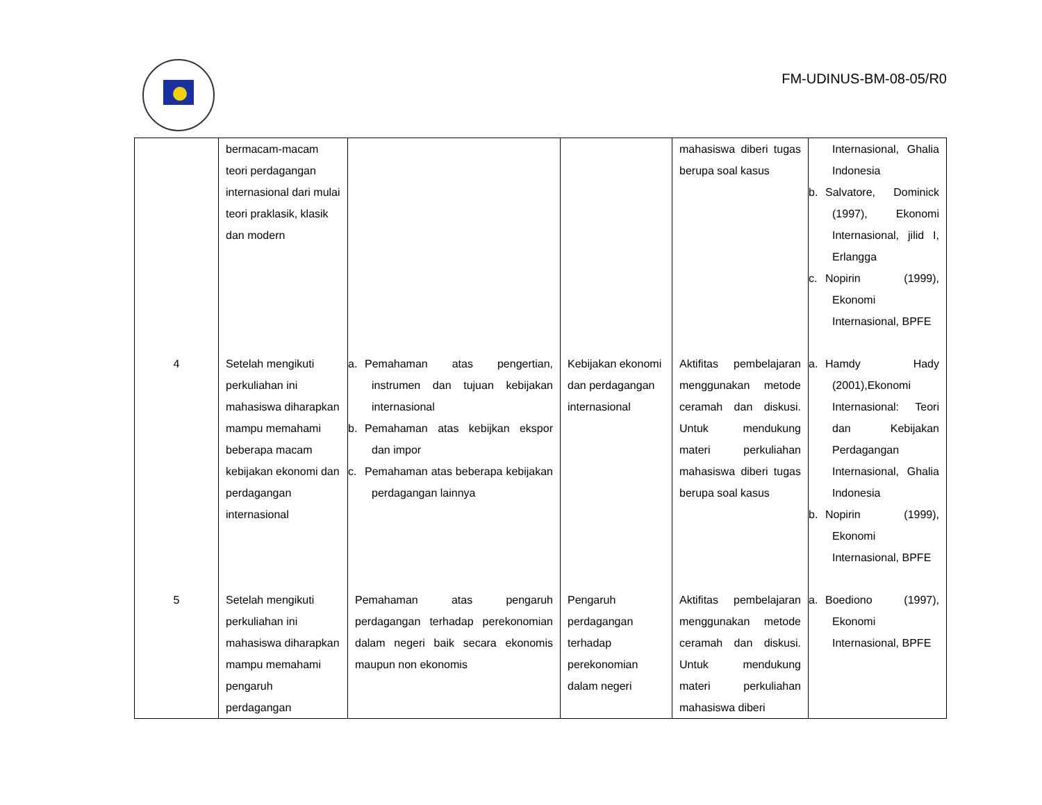FM-UDINUS-BM-08-05/R0
| | bermacam-macam teori perdagangan internasional dari mulai teori praklasik, klasik dan modern | | | mahasiswa diberi tugas berupa soal kasus | Internasional, Ghalia Indonesia b. Salvatore, Dominick (1997), Ekonomi Internasional, jilid I, Erlangga c. Nopirin (1999), Ekonomi Internasional, BPFE |
| 4 | Setelah mengikuti perkuliahan ini mahasiswa diharapkan mampu memahami beberapa macam kebijakan ekonomi dan perdagangan internasional | a. Pemahaman atas pengertian, instrumen dan tujuan kebijakan internasional b. Pemahaman atas kebijkan ekspor dan impor c. Pemahaman atas beberapa kebijakan perdagangan lainnya | Kebijakan ekonomi dan perdagangan internasional | Aktifitas pembelajaran menggunakan metode ceramah dan diskusi. Untuk mendukung materi perkuliahan mahasiswa diberi tugas berupa soal kasus | a. Hamdy Hady (2001),Ekonomi Internasional: Teori dan Kebijakan Perdagangan Internasional, Ghalia Indonesia b. Nopirin (1999), Ekonomi Internasional, BPFE |
| 5 | Setelah mengikuti perkuliahan ini mahasiswa diharapkan mampu memahami pengaruh perdagangan | Pemahaman atas pengaruh perdagangan terhadap perekonomian dalam negeri baik secara ekonomis maupun non ekonomis | Pengaruh perdagangan terhadap perekonomian dalam negeri | Aktifitas pembelajaran menggunakan metode ceramah dan diskusi. Untuk mendukung materi perkuliahan mahasiswa diberi | a. Boediono (1997), Ekonomi Internasional, BPFE |